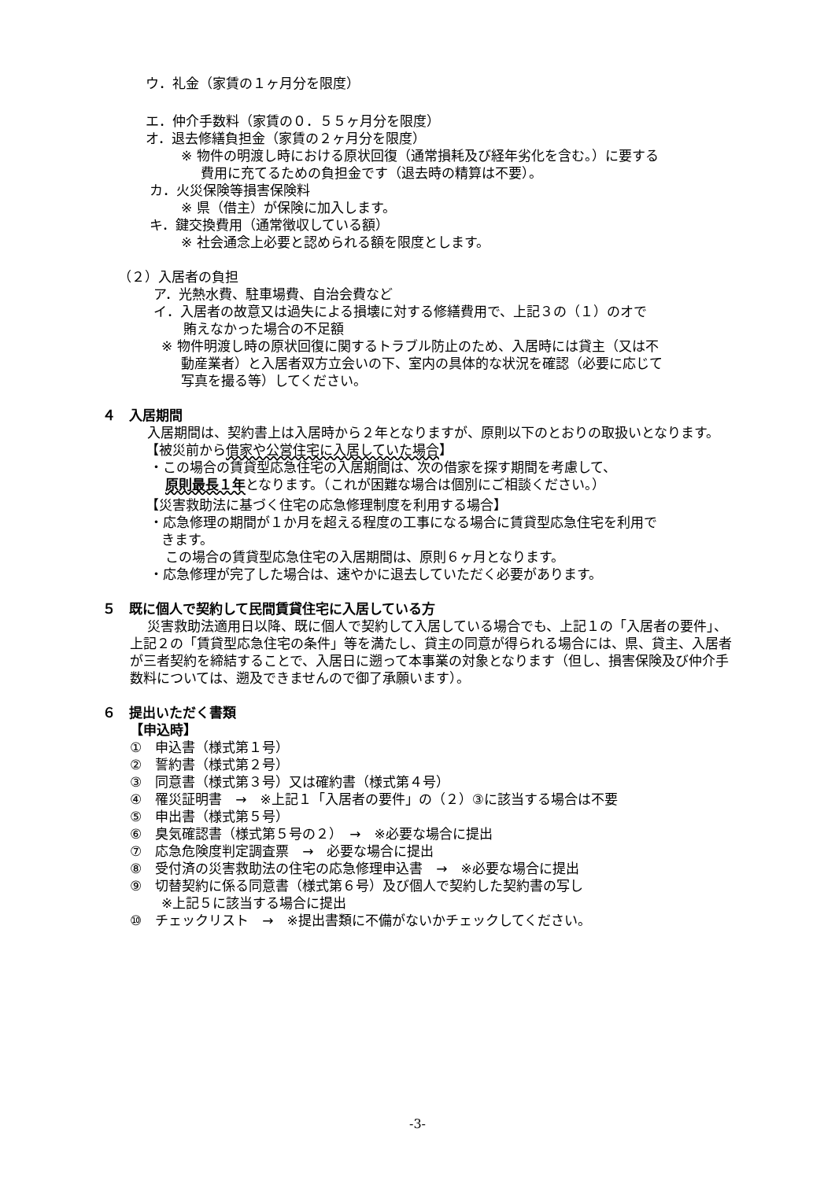ウ．礼金（家賃の１ヶ月分を限度）
エ．仲介手数料（家賃の０．５５ヶ月分を限度）
オ．退去修繕負担金（家賃の２ヶ月分を限度）
※ 物件の明渡し時における原状回復（通常損耗及び経年劣化を含む。）に要する
費用に充てるための負担金です（退去時の精算は不要）。
カ．火災保険等損害保険料
※ 県（借主）が保険に加入します。
キ．鍵交換費用（通常徴収している額）
※ 社会通念上必要と認められる額を限度とします。
（２）入居者の負担
ア．光熱水費、駐車場費、自治会費など
イ．入居者の故意又は過失による損壊に対する修繕費用で、上記３の（１）のオで
賄えなかった場合の不足額
※ 物件明渡し時の原状回復に関するトラブル防止のため、入居時には貸主（又は不
動産業者）と入居者双方立会いの下、室内の具体的な状況を確認（必要に応じて
写真を撮る等）してください。
４　入居期間
入居期間は、契約書上は入居時から２年となりますが、原則以下のとおりの取扱いとなります。
【被災前から借家や公営住宅に入居していた場合】
・この場合の賃貸型応急住宅の入居期間は、次の借家を探す期間を考慮して、
原則最長１年となります。（これが困難な場合は個別にご相談ください。）
【災害救助法に基づく住宅の応急修理制度を利用する場合】
・応急修理の期間が１か月を超える程度の工事になる場合に賃貸型応急住宅を利用で
きます。
この場合の賃貸型応急住宅の入居期間は、原則６ヶ月となります。
・応急修理が完了した場合は、速やかに退去していただく必要があります。
５　既に個人で契約して民間賃貸住宅に入居している方
災害救助法適用日以降、既に個人で契約して入居している場合でも、上記１の「入居者の要件」、上記２の「賃貸型応急住宅の条件」等を満たし、貸主の同意が得られる場合には、県、貸主、入居者が三者契約を締結することで、入居日に遡って本事業の対象となります（但し、損害保険及び仲介手数料については、遡及できませんので御了承願います）。
６　提出いただく書類
【申込時】
①　申込書（様式第１号）
②　誓約書（様式第２号）
③　同意書（様式第３号）又は確約書（様式第４号）
④　罹災証明書　→　※上記１「入居者の要件」の（２）③に該当する場合は不要
⑤　申出書（様式第５号）
⑥　臭気確認書（様式第５号の２）　→　※必要な場合に提出
⑦　応急危険度判定調査票　→　必要な場合に提出
⑧　受付済の災害救助法の住宅の応急修理申込書　→　※必要な場合に提出
⑨　切替契約に係る同意書（様式第６号）及び個人で契約した契約書の写し
※上記５に該当する場合に提出
⑩　チェックリスト　→　※提出書類に不備がないかチェックしてください。
-3-